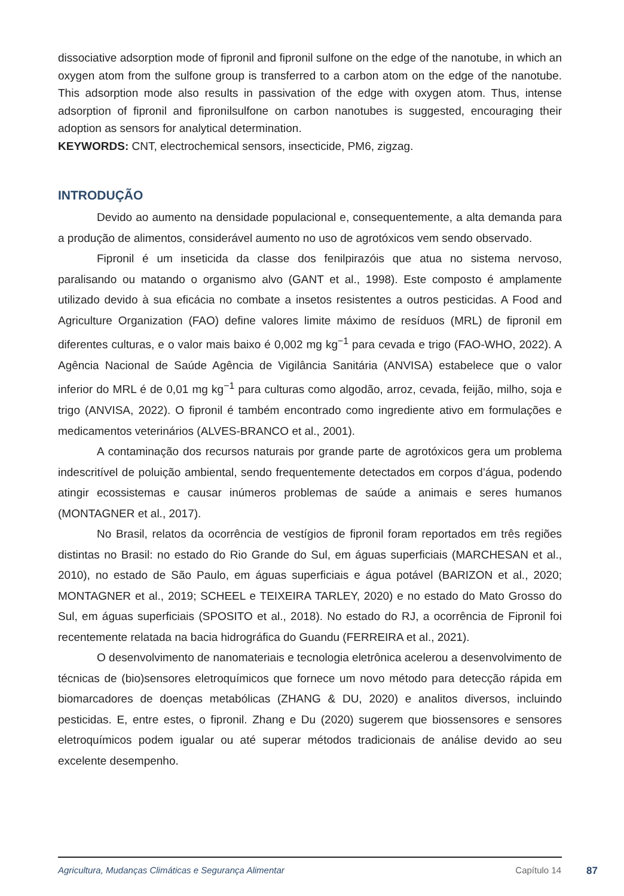dissociative adsorption mode of fipronil and fipronil sulfone on the edge of the nanotube, in which an oxygen atom from the sulfone group is transferred to a carbon atom on the edge of the nanotube. This adsorption mode also results in passivation of the edge with oxygen atom. Thus, intense adsorption of fipronil and fipronilsulfone on carbon nanotubes is suggested, encouraging their adoption as sensors for analytical determination.
KEYWORDS: CNT, electrochemical sensors, insecticide, PM6, zigzag.
INTRODUÇÃO
Devido ao aumento na densidade populacional e, consequentemente, a alta demanda para a produção de alimentos, considerável aumento no uso de agrotóxicos vem sendo observado.
Fipronil é um inseticida da classe dos fenilpirazóis que atua no sistema nervoso, paralisando ou matando o organismo alvo (GANT et al., 1998). Este composto é amplamente utilizado devido à sua eficácia no combate a insetos resistentes a outros pesticidas. A Food and Agriculture Organization (FAO) define valores limite máximo de resíduos (MRL) de fipronil em diferentes culturas, e o valor mais baixo é 0,002 mg kg<sup>−1</sup> para cevada e trigo (FAO-WHO, 2022). A Agência Nacional de Saúde Agência de Vigilância Sanitária (ANVISA) estabelece que o valor inferior do MRL é de 0,01 mg kg<sup>−1</sup> para culturas como algodão, arroz, cevada, feijão, milho, soja e trigo (ANVISA, 2022). O fipronil é também encontrado como ingrediente ativo em formulações e medicamentos veterinários (ALVES-BRANCO et al., 2001).
A contaminação dos recursos naturais por grande parte de agrotóxicos gera um problema indescritível de poluição ambiental, sendo frequentemente detectados em corpos d’água, podendo atingir ecossistemas e causar inúmeros problemas de saúde a animais e seres humanos (MONTAGNER et al., 2017).
No Brasil, relatos da ocorrência de vestígios de fipronil foram reportados em três regiões distintas no Brasil: no estado do Rio Grande do Sul, em águas superficiais (MARCHESAN et al., 2010), no estado de São Paulo, em águas superficiais e água potável (BARIZON et al., 2020; MONTAGNER et al., 2019; SCHEEL e TEIXEIRA TARLEY, 2020) e no estado do Mato Grosso do Sul, em águas superficiais (SPOSITO et al., 2018). No estado do RJ, a ocorrência de Fipronil foi recentemente relatada na bacia hidrográfica do Guandu (FERREIRA et al., 2021).
O desenvolvimento de nanomateriais e tecnologia eletrônica acelerou a desenvolvimento de técnicas de (bio)sensores eletroquímicos que fornece um novo método para detecção rápida em biomarcadores de doenças metabólicas (ZHANG & DU, 2020) e analitos diversos, incluindo pesticidas. E, entre estes, o fipronil. Zhang e Du (2020) sugerem que biossensores e sensores eletroquímicos podem igualar ou até superar métodos tradicionais de análise devido ao seu excelente desempenho.
Agricultura, Mudanças Climáticas e Segurança Alimentar Capítulo 14 87